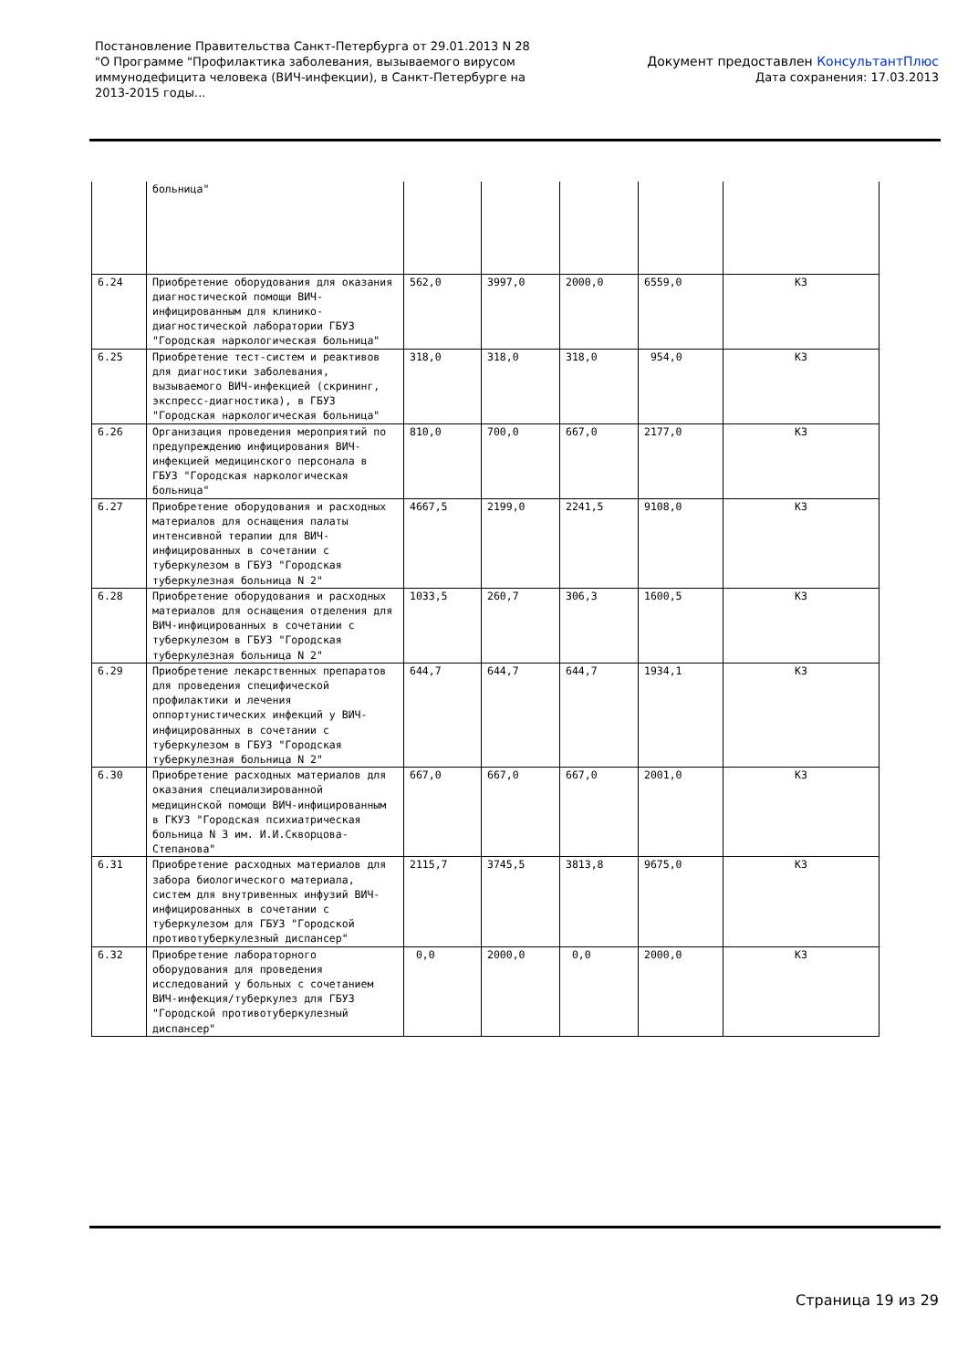Постановление Правительства Санкт-Петербурга от 29.01.2013 N 28
"О Программе "Профилактика заболевания, вызываемого вирусом
иммунодефицита человека (ВИЧ-инфекции), в Санкт-Петербурге на
2013-2015 годы...
Документ предоставлен КонсультантПлюс
Дата сохранения: 17.03.2013
| | больница" | | | | | |
| 6.24 | Приобретение оборудования для оказания диагностической помощи ВИЧ-инфицированным для клинико-диагностической лаборатории ГБУЗ "Городская наркологическая больница" | 562,0 | 3997,0 | 2000,0 | 6559,0 | КЗ |
| 6.25 | Приобретение тест-систем и реактивов для диагностики заболевания, вызываемого ВИЧ-инфекцией (скрининг, экспресс-диагностика), в ГБУЗ "Городская наркологическая больница" | 318,0 | 318,0 | 318,0 | 954,0 | КЗ |
| 6.26 | Организация проведения мероприятий по предупреждению инфицирования ВИЧ-инфекцией медицинского персонала в ГБУЗ "Городская наркологическая больница" | 810,0 | 700,0 | 667,0 | 2177,0 | КЗ |
| 6.27 | Приобретение оборудования и расходных материалов для оснащения палаты интенсивной терапии для ВИЧ-инфицированных в сочетании с туберкулезом в ГБУЗ "Городская туберкулезная больница N 2" | 4667,5 | 2199,0 | 2241,5 | 9108,0 | КЗ |
| 6.28 | Приобретение оборудования и расходных материалов для оснащения отделения для ВИЧ-инфицированных в сочетании с туберкулезом в ГБУЗ "Городская туберкулезная больница N 2" | 1033,5 | 260,7 | 306,3 | 1600,5 | КЗ |
| 6.29 | Приобретение лекарственных препаратов для проведения специфической профилактики и лечения оппортунистических инфекций у ВИЧ-инфицированных в сочетании с туберкулезом в ГБУЗ "Городская туберкулезная больница N 2" | 644,7 | 644,7 | 644,7 | 1934,1 | КЗ |
| 6.30 | Приобретение расходных материалов для оказания специализированной медицинской помощи ВИЧ-инфицированным в ГКУЗ "Городская психиатрическая больница N 3 им. И.И.Скворцова-Степанова" | 667,0 | 667,0 | 667,0 | 2001,0 | КЗ |
| 6.31 | Приобретение расходных материалов для забора биологического материала, систем для внутривенных инфузий ВИЧ-инфицированных в сочетании с туберкулезом для ГБУЗ "Городской противотуберкулезный диспансер" | 2115,7 | 3745,5 | 3813,8 | 9675,0 | КЗ |
| 6.32 | Приобретение лабораторного оборудования для проведения исследований у больных с сочетанием ВИЧ-инфекция/туберкулез для ГБУЗ "Городской противотуберкулезный диспансер" | 0,0 | 2000,0 | 0,0 | 2000,0 | КЗ |
Страница 19 из 29